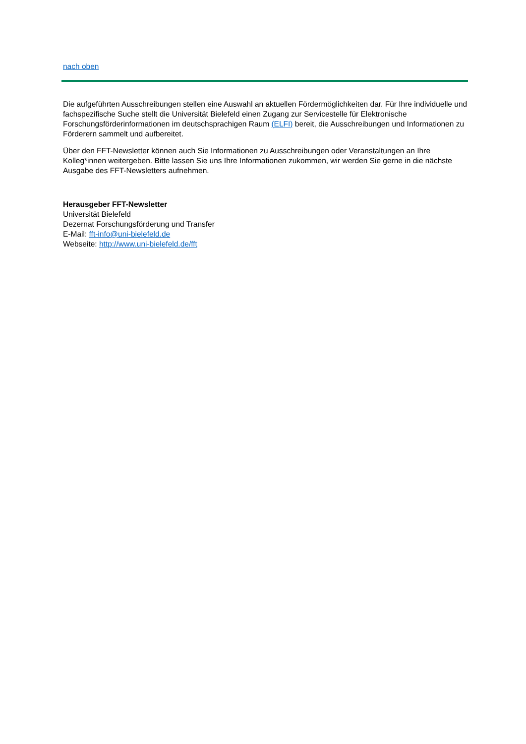nach oben
Die aufgeführten Ausschreibungen stellen eine Auswahl an aktuellen Fördermöglichkeiten dar. Für Ihre individuelle und fachspezifische Suche stellt die Universität Bielefeld einen Zugang zur Servicestelle für Elektronische Forschungsförderinformationen im deutschsprachigen Raum (ELFI) bereit, die Ausschreibungen und Informationen zu Förderern sammelt und aufbereitet.
Über den FFT-Newsletter können auch Sie Informationen zu Ausschreibungen oder Veranstaltungen an Ihre Kolleg*innen weitergeben. Bitte lassen Sie uns Ihre Informationen zukommen, wir werden Sie gerne in die nächste Ausgabe des FFT-Newsletters aufnehmen.
Herausgeber FFT-Newsletter
Universität Bielefeld
Dezernat Forschungsförderung und Transfer
E-Mail: fft-info@uni-bielefeld.de
Webseite: http://www.uni-bielefeld.de/fft